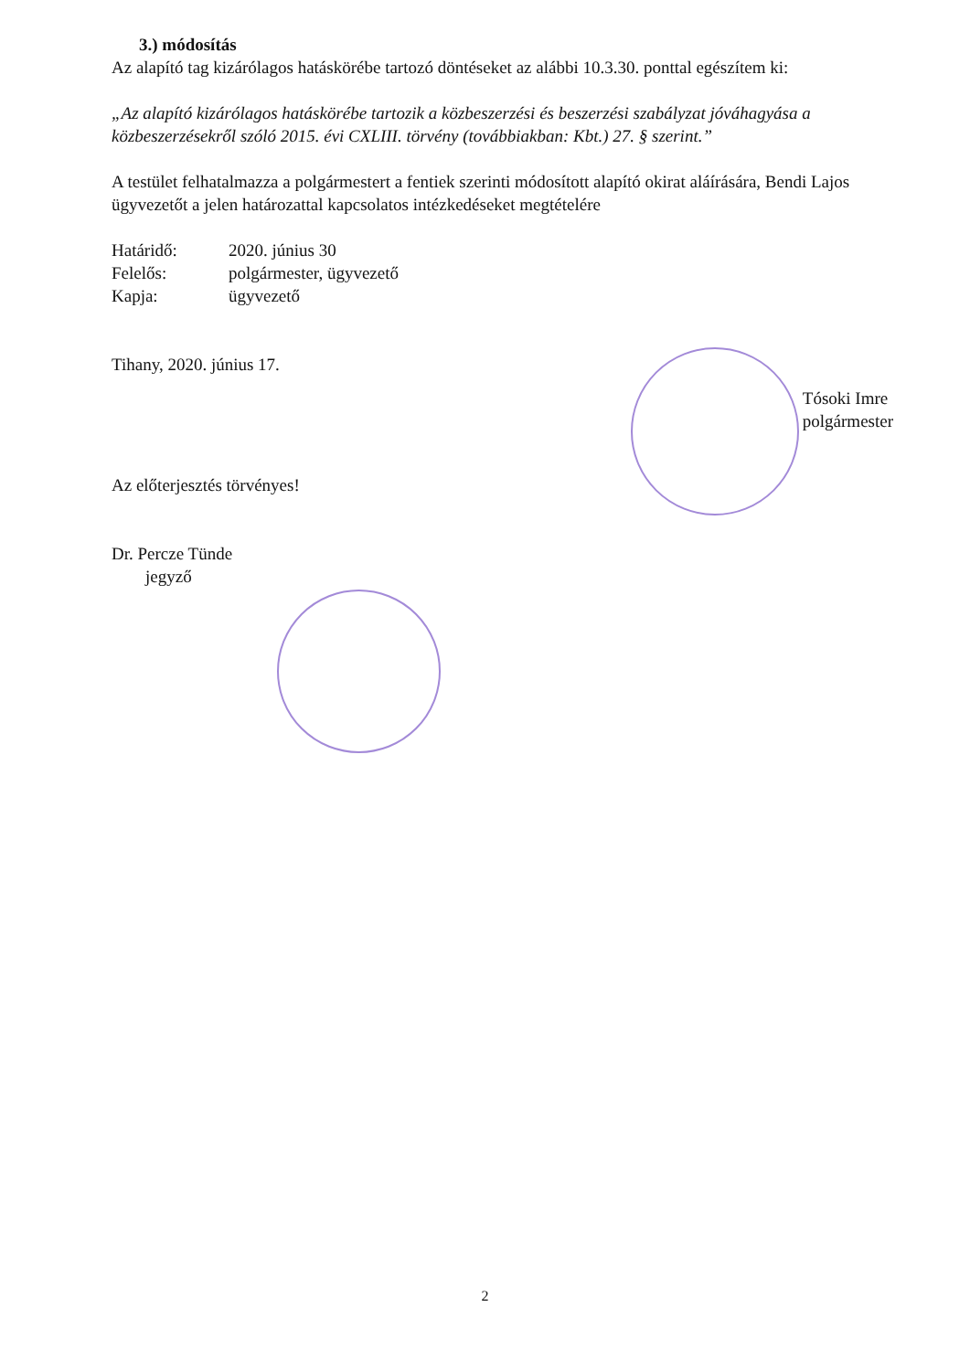3.) módosítás
Az alapító tag kizárólagos hatáskörébe tartozó döntéseket az alábbi 10.3.30. ponttal egészítem ki:
„Az alapító kizárólagos hatáskörébe tartozik a közbeszerzési és beszerzési szabályzat jóváhagyása a közbeszerzésekről szóló 2015. évi CXLIII. törvény (továbbiakban: Kbt.) 27. § szerint.”
A testület felhatalmazza a polgármestert a fentiek szerinti módosított alapító okirat aláírására, Bendi Lajos ügyvezetőt a jelen határozattal kapcsolatos intézkedéseket megtételére
Határidő: 2020. június 30 Felelős: polgármester, ügyvezető Kapja: ügyvezető
Tihany, 2020. június 17.
Tósoki Imre
polgármester
Az előterjesztés törvényes!
Dr. Percze Tünde
jegyző
2